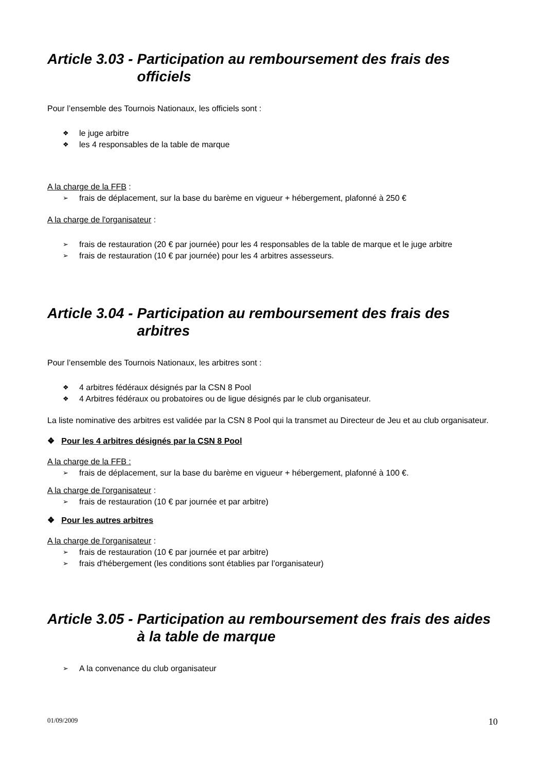Article 3.03 - Participation au remboursement des frais des officiels
Pour l’ensemble des Tournois Nationaux, les officiels sont :
❖ le juge arbitre
❖ les 4 responsables de la table de marque
A la charge de la FFB :
➢ frais de déplacement, sur la base du barème en vigueur + hébergement, plafonné à 250 €
A la charge de l'organisateur :
➢ frais de restauration (20 € par journée) pour les 4 responsables de la table de marque et le juge arbitre
➢ frais de restauration (10 € par journée) pour les 4 arbitres assesseurs.
Article 3.04 - Participation au remboursement des frais des arbitres
Pour l’ensemble des Tournois Nationaux, les arbitres sont :
❖ 4 arbitres fédéraux désignés par la CSN 8 Pool
❖ 4 Arbitres fédéraux ou probatoires ou de ligue désignés par le club organisateur.
La liste nominative des arbitres est validée par la CSN 8 Pool qui la transmet au Directeur de Jeu et au club organisateur.
❖ Pour les 4 arbitres désignés par la CSN 8 Pool
A la charge de la FFB :
➢ frais de déplacement, sur la base du barème en vigueur + hébergement, plafonné à 100 €.
A la charge de l'organisateur :
➢ frais de restauration (10 € par journée et par arbitre)
❖ Pour les autres arbitres
A la charge de l'organisateur :
➢ frais de restauration (10 € par journée et par arbitre)
➢ frais d'hébergement (les conditions sont établies par l’organisateur)
Article 3.05 - Participation au remboursement des frais des aides à la table de marque
➢ A la convenance du club organisateur
01/09/2009 10